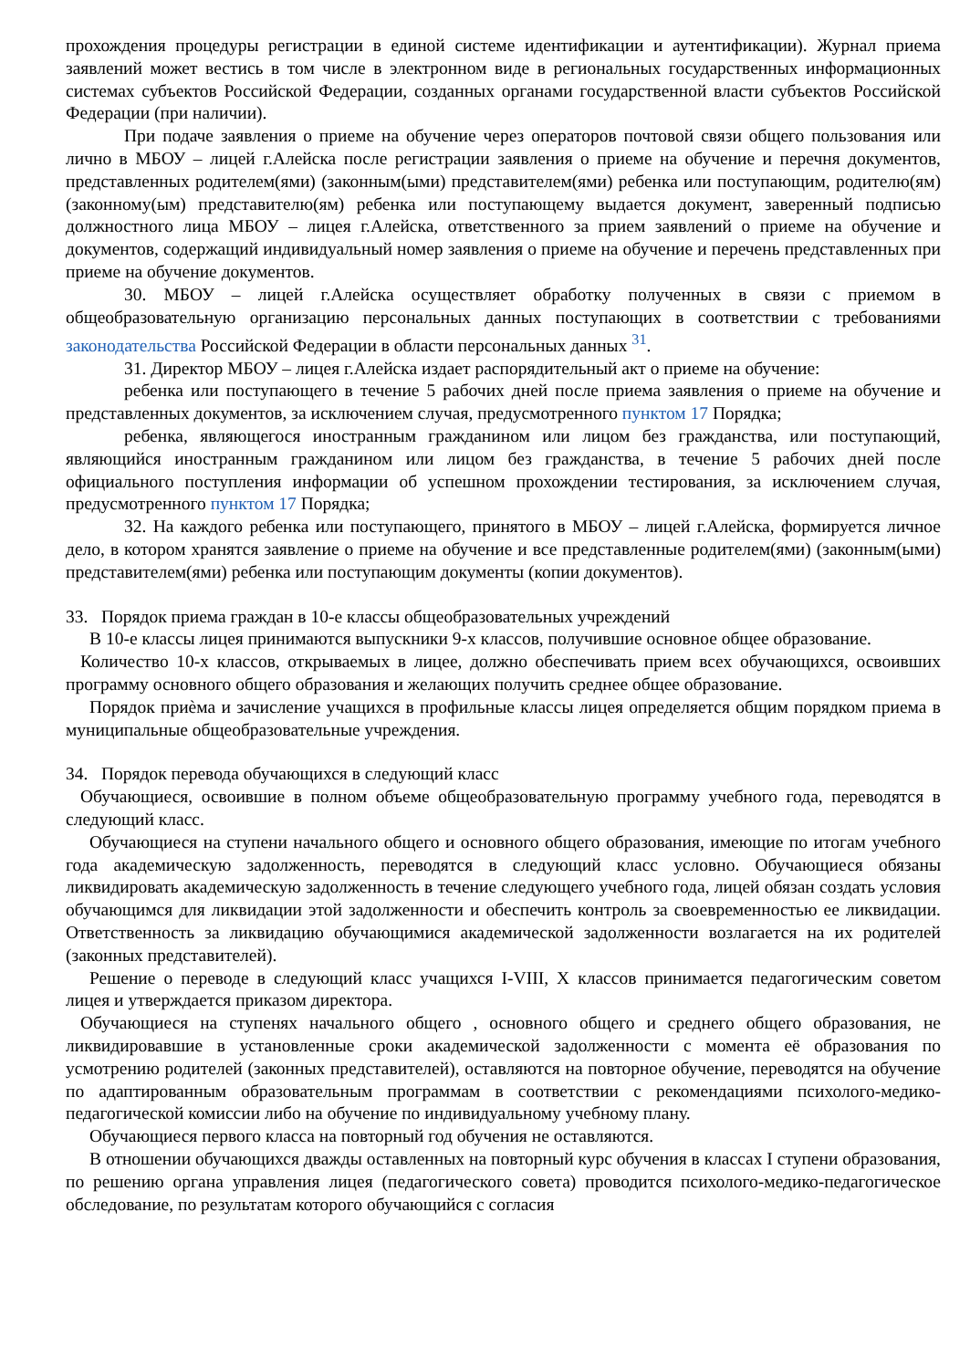прохождения процедуры регистрации в единой системе идентификации и аутентификации). Журнал приема заявлений может вестись в том числе в электронном виде в региональных государственных информационных системах субъектов Российской Федерации, созданных органами государственной власти субъектов Российской Федерации (при наличии).
При подаче заявления о приеме на обучение через операторов почтовой связи общего пользования или лично в МБОУ – лицей г.Алейска после регистрации заявления о приеме на обучение и перечня документов, представленных родителем(ями) (законным(ыми) представителем(ями) ребенка или поступающим, родителю(ям) (законному(ым) представителю(ям) ребенка или поступающему выдается документ, заверенный подписью должностного лица МБОУ – лицея г.Алейска, ответственного за прием заявлений о приеме на обучение и документов, содержащий индивидуальный номер заявления о приеме на обучение и перечень представленных при приеме на обучение документов.
30. МБОУ – лицей г.Алейска осуществляет обработку полученных в связи с приемом в общеобразовательную организацию персональных данных поступающих в соответствии с требованиями законодательства Российской Федерации в области персональных данных <sup>31</sup>.
31. Директор МБОУ – лицея г.Алейска издает распорядительный акт о приеме на обучение:
ребенка или поступающего в течение 5 рабочих дней после приема заявления о приеме на обучение и представленных документов, за исключением случая, предусмотренного пунктом 17 Порядка;
ребенка, являющегося иностранным гражданином или лицом без гражданства, или поступающий, являющийся иностранным гражданином или лицом без гражданства, в течение 5 рабочих дней после официального поступления информации об успешном прохождении тестирования, за исключением случая, предусмотренного пунктом 17 Порядка;
32. На каждого ребенка или поступающего, принятого в МБОУ – лицей г.Алейска, формируется личное дело, в котором хранятся заявление о приеме на обучение и все представленные родителем(ями) (законным(ыми) представителем(ями) ребенка или поступающим документы (копии документов).
33. Порядок приема граждан в 10-е классы общеобразовательных учреждений
В 10-е классы лицея принимаются выпускники 9-х классов, получившие основное общее образование.
Количество 10-х классов, открываемых в лицее, должно обеспечивать прием всех обучающихся, освоивших программу основного общего образования и желающих получить среднее общее образование.
Порядок приѐма и зачисление учащихся в профильные классы лицея определяется общим порядком приема в муниципальные общеобразовательные учреждения.
34. Порядок перевода обучающихся в следующий класс
Обучающиеся, освоившие в полном объеме общеобразовательную программу учебного года, переводятся в следующий класс.
Обучающиеся на ступени начального общего и основного общего образования, имеющие по итогам учебного года академическую задолженность, переводятся в следующий класс условно. Обучающиеся обязаны ликвидировать академическую задолженность в течение следующего учебного года, лицей обязан создать условия обучающимся для ликвидации этой задолженности и обеспечить контроль за своевременностью ее ликвидации. Ответственность за ликвидацию обучающимися академической задолженности возлагается на их родителей (законных представителей).
Решение о переводе в следующий класс учащихся I-VIII, X классов принимается педагогическим советом лицея и утверждается приказом директора.
Обучающиеся на ступенях начального общего , основного общего и среднего общего образования, не ликвидировавшие в установленные сроки академической задолженности с момента её образования по усмотрению родителей (законных представителей), оставляются на повторное обучение, переводятся на обучение по адаптированным образовательным программам в соответствии с рекомендациями психолого-медико-педагогической комиссии либо на обучение по индивидуальному учебному плану.
Обучающиеся первого класса на повторный год обучения не оставляются.
В отношении обучающихся дважды оставленных на повторный курс обучения в классах I ступени образования, по решению органа управления лицея (педагогического совета) проводится психолого-медико-педагогическое обследование, по результатам которого обучающийся с согласия